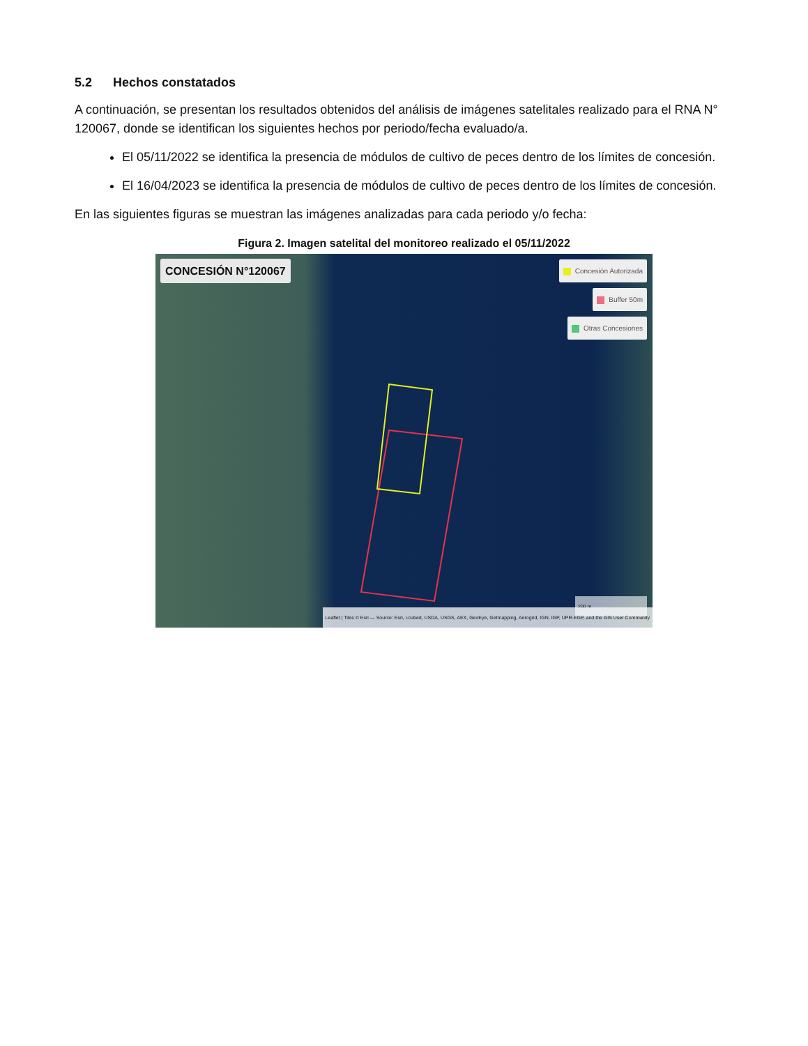5.2 Hechos constatados
A continuación, se presentan los resultados obtenidos del análisis de imágenes satelitales realizado para el RNA N° 120067, donde se identifican los siguientes hechos por periodo/fecha evaluado/a.
El 05/11/2022 se identifica la presencia de módulos de cultivo de peces dentro de los límites de concesión.
El 16/04/2023 se identifica la presencia de módulos de cultivo de peces dentro de los límites de concesión.
En las siguientes figuras se muestran las imágenes analizadas para cada periodo y/o fecha:
Figura 2. Imagen satelital del monitoreo realizado el 05/11/2022
CONCESIÓN N°120067
Concesión Autorizada
Buffer 50m
Otras Concesiones
200 m
Leaflet | Tiles © Esri — Source: Esri, i-cubed, USDA, USGS, AEX, GeoEye, Getmapping, Aerogrid, IGN, IGP, UPR-EGP, and the GIS User Community